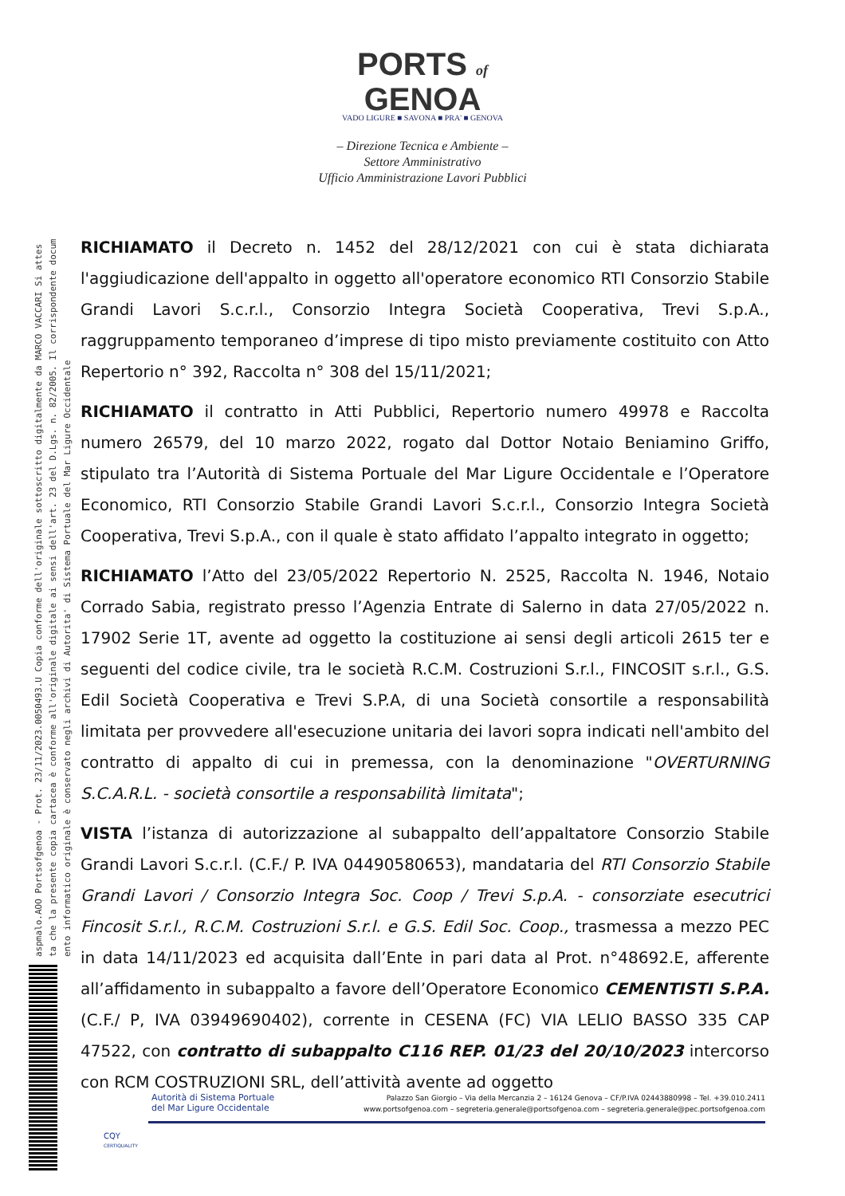aspmalo.AOO Portsofgenoa - Prot. 23/11/2023.0050493.U Copia conforme dell'originale sottoscritto digitalmente da MARCO VACCARI Si attes
ta che la presente copia cartacea è conforme all'originale digitale ai sensi dell'art. 23 del D.Lgs. n. 82/2005. Il corrispondente docum
ento informatico originale è conservato negli archivi di Autorita' di Sistema Portuale del Mar Ligure Occidentale
PORTS of
GENOA
VADO LIGURE ■ SAVONA ■ PRA' ■ GENOVA
– Direzione Tecnica e Ambiente –
Settore Amministrativo
Ufficio Amministrazione Lavori Pubblici
RICHIAMATO il Decreto n. 1452 del 28/12/2021 con cui è stata dichiarata l'aggiudicazione dell'appalto in oggetto all'operatore economico RTI Consorzio Stabile Grandi Lavori S.c.r.l., Consorzio Integra Società Cooperativa, Trevi S.p.A., raggruppamento temporaneo d’imprese di tipo misto previamente costituito con Atto Repertorio n° 392, Raccolta n° 308 del 15/11/2021;
RICHIAMATO il contratto in Atti Pubblici, Repertorio numero 49978 e Raccolta numero 26579, del 10 marzo 2022, rogato dal Dottor Notaio Beniamino Griffo, stipulato tra l’Autorità di Sistema Portuale del Mar Ligure Occidentale e l’Operatore Economico, RTI Consorzio Stabile Grandi Lavori S.c.r.l., Consorzio Integra Società Cooperativa, Trevi S.p.A., con il quale è stato affidato l’appalto integrato in oggetto;
RICHIAMATO l’Atto del 23/05/2022 Repertorio N. 2525, Raccolta N. 1946, Notaio Corrado Sabia, registrato presso l’Agenzia Entrate di Salerno in data 27/05/2022 n. 17902 Serie 1T, avente ad oggetto la costituzione ai sensi degli articoli 2615 ter e seguenti del codice civile, tra le società R.C.M. Costruzioni S.r.l., FINCOSIT s.r.l., G.S. Edil Società Cooperativa e Trevi S.P.A, di una Società consortile a responsabilità limitata per provvedere all'esecuzione unitaria dei lavori sopra indicati nell'ambito del contratto di appalto di cui in premessa, con la denominazione "OVERTURNING S.C.A.R.L. - società consortile a responsabilità limitata";
VISTA l’istanza di autorizzazione al subappalto dell’appaltatore Consorzio Stabile Grandi Lavori S.c.r.l. (C.F./ P. IVA 04490580653), mandataria del RTI Consorzio Stabile Grandi Lavori / Consorzio Integra Soc. Coop / Trevi S.p.A. - consorziate esecutrici Fincosit S.r.l., R.C.M. Costruzioni S.r.l. e G.S. Edil Soc. Coop., trasmessa a mezzo PEC in data 14/11/2023 ed acquisita dall’Ente in pari data al Prot. n°48692.E, afferente all’affidamento in subappalto a favore dell’Operatore Economico CEMENTISTI S.P.A. (C.F./ P, IVA 03949690402), corrente in CESENA (FC) VIA LELIO BASSO 335 CAP 47522, con contratto di subappalto C116 REP. 01/23 del 20/10/2023 intercorso con RCM COSTRUZIONI SRL, dell’attività avente ad oggetto
Autorità di Sistema Portuale
del Mar Ligure Occidentale
Palazzo San Giorgio – Via della Mercanzia 2 – 16124 Genova – CF/P.IVA 02443880998 – Tel. +39.010.2411
www.portsofgenoa.com – segreteria.generale@portsofgenoa.com – segreteria.generale@pec.portsofgenoa.com
CQY
CERTIQUALITY